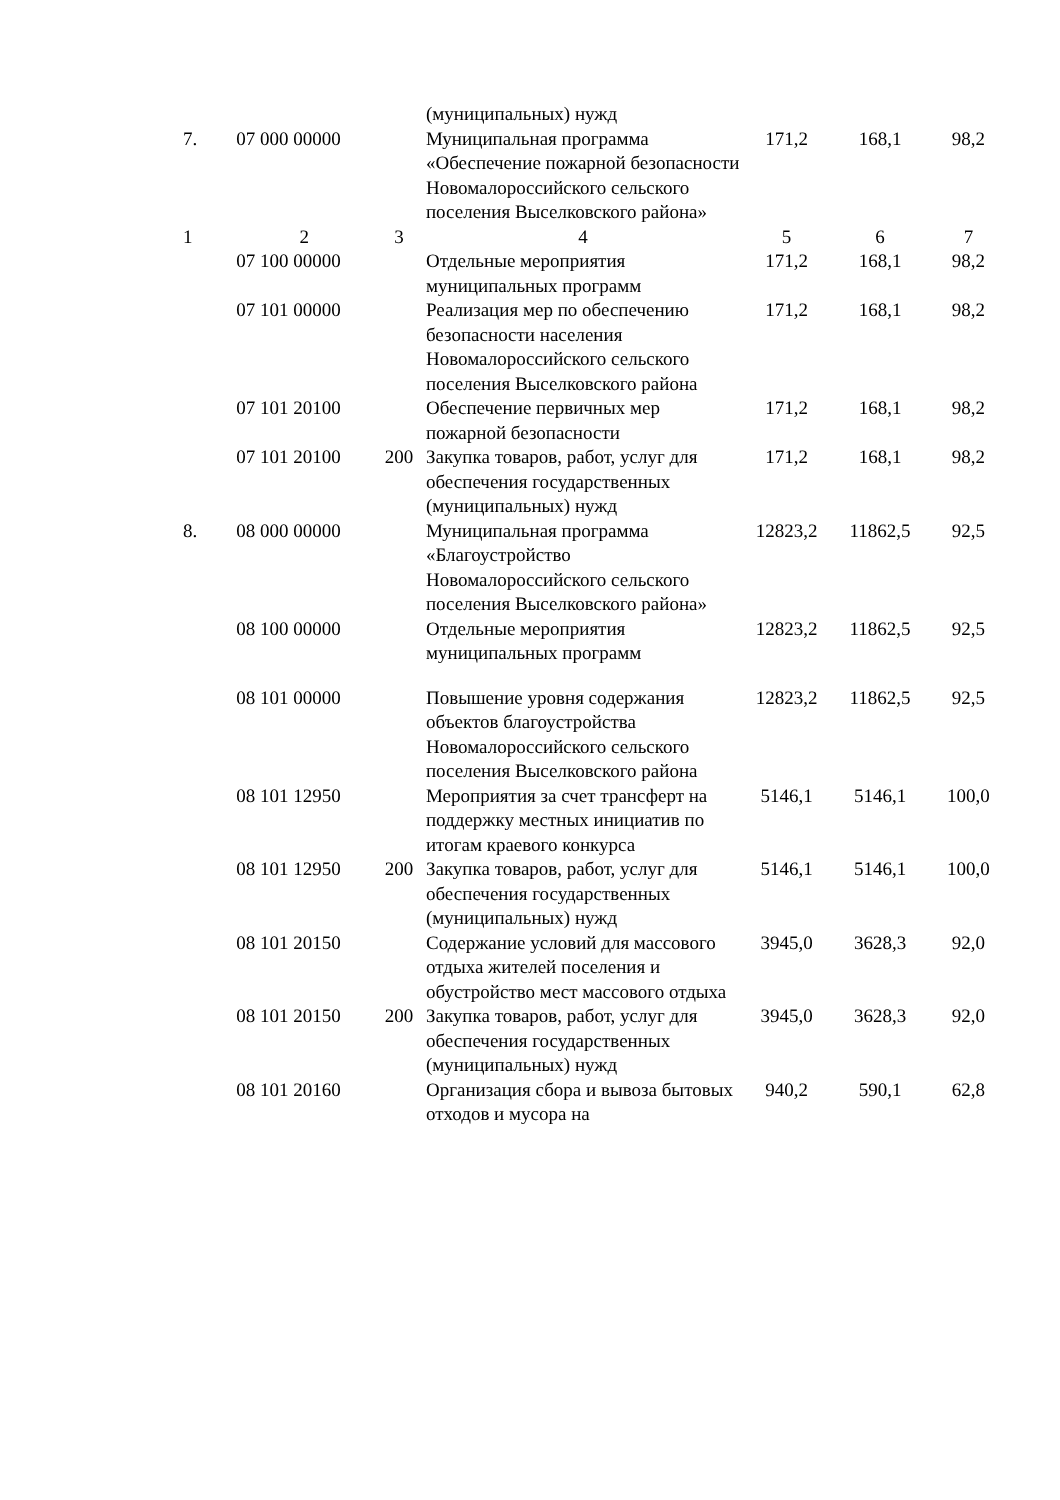| | | | (муниципальных) нужд | | | |
| 7. | 07 000 00000 | | Муниципальная программа «Обеспечение пожарной безопасности Новомалороссийского сельского поселения Выселковского района» | 171,2 | 168,1 | 98,2 |
| 1 | 2 | 3 | 4 | 5 | 6 | 7 |
| | 07 100 00000 | | Отдельные мероприятия муниципальных программ | 171,2 | 168,1 | 98,2 |
| | 07 101 00000 | | Реализация мер по обеспечению безопасности населения Новомалороссийского сельского поселения Выселковского района | 171,2 | 168,1 | 98,2 |
| | 07 101 20100 | | Обеспечение первичных мер пожарной безопасности | 171,2 | 168,1 | 98,2 |
| | 07 101 20100 | 200 | Закупка товаров, работ, услуг для обеспечения государственных (муниципальных) нужд | 171,2 | 168,1 | 98,2 |
| 8. | 08 000 00000 | | Муниципальная программа «Благоустройство Новомалороссийского сельского поселения Выселковского района» | 12823,2 | 11862,5 | 92,5 |
| | 08 100 00000 | | Отдельные мероприятия муниципальных программ | 12823,2 | 11862,5 | 92,5 |
| | 08 101 00000 | | Повышение уровня содержания объектов благоустройства Новомалороссийского сельского поселения Выселковского района | 12823,2 | 11862,5 | 92,5 |
| | 08 101 12950 | | Мероприятия за счет трансферт на поддержку местных инициатив по итогам краевого конкурса | 5146,1 | 5146,1 | 100,0 |
| | 08 101 12950 | 200 | Закупка товаров, работ, услуг для обеспечения государственных (муниципальных) нужд | 5146,1 | 5146,1 | 100,0 |
| | 08 101 20150 | | Содержание условий для массового отдыха жителей поселения и обустройство мест массового отдыха | 3945,0 | 3628,3 | 92,0 |
| | 08 101 20150 | 200 | Закупка товаров, работ, услуг для обеспечения государственных (муниципальных) нужд | 3945,0 | 3628,3 | 92,0 |
| | 08 101 20160 | | Организация сбора и вывоза бытовых отходов и мусора на | 940,2 | 590,1 | 62,8 |